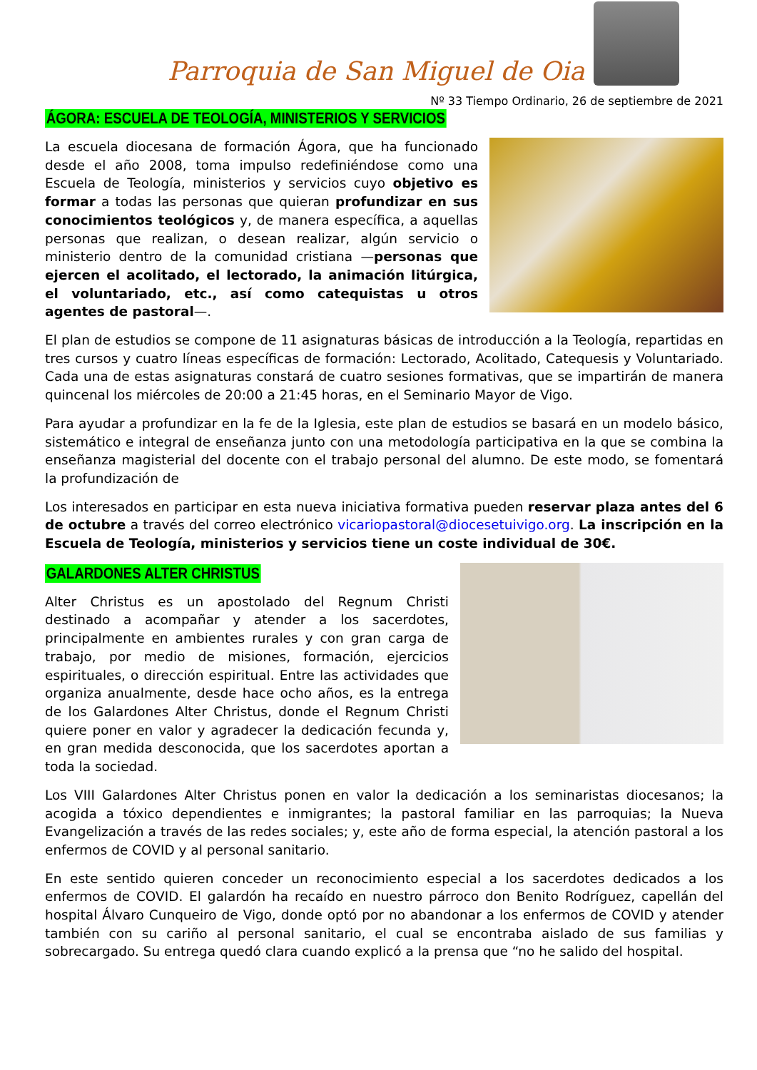Parroquia de San Miguel de Oia
Nº 33 Tiempo Ordinario, 26 de septiembre de 2021
ÁGORA: ESCUELA DE TEOLOGÍA, MINISTERIOS Y SERVICIOS
La escuela diocesana de formación Ágora, que ha funcionado desde el año 2008, toma impulso redefiniéndose como una Escuela de Teología, ministerios y servicios cuyo objetivo es formar a todas las personas que quieran profundizar en sus conocimientos teológicos y, de manera específica, a aquellas personas que realizan, o desean realizar, algún servicio o ministerio dentro de la comunidad cristiana —personas que ejercen el acolitado, el lectorado, la animación litúrgica, el voluntariado, etc., así como catequistas u otros agentes de pastoral—.
El plan de estudios se compone de 11 asignaturas básicas de introducción a la Teología, repartidas en tres cursos y cuatro líneas específicas de formación: Lectorado, Acolitado, Catequesis y Voluntariado. Cada una de estas asignaturas constará de cuatro sesiones formativas, que se impartirán de manera quincenal los miércoles de 20:00 a 21:45 horas, en el Seminario Mayor de Vigo.
Para ayudar a profundizar en la fe de la Iglesia, este plan de estudios se basará en un modelo básico, sistemático e integral de enseñanza junto con una metodología participativa en la que se combina la enseñanza magisterial del docente con el trabajo personal del alumno. De este modo, se fomentará la profundización de
Los interesados en participar en esta nueva iniciativa formativa pueden reservar plaza antes del 6 de octubre a través del correo electrónico vicariopastoral@diocesetuivigo.org. La inscripción en la Escuela de Teología, ministerios y servicios tiene un coste individual de 30€.
GALARDONES ALTER CHRISTUS
Alter Christus es un apostolado del Regnum Christi destinado a acompañar y atender a los sacerdotes, principalmente en ambientes rurales y con gran carga de trabajo, por medio de misiones, formación, ejercicios espirituales, o dirección espiritual. Entre las actividades que organiza anualmente, desde hace ocho años, es la entrega de los Galardones Alter Christus, donde el Regnum Christi quiere poner en valor y agradecer la dedicación fecunda y, en gran medida desconocida, que los sacerdotes aportan a toda la sociedad.
Los VIII Galardones Alter Christus ponen en valor la dedicación a los seminaristas diocesanos; la acogida a tóxico dependientes e inmigrantes; la pastoral familiar en las parroquias; la Nueva Evangelización a través de las redes sociales; y, este año de forma especial, la atención pastoral a los enfermos de COVID y al personal sanitario.
En este sentido quieren conceder un reconocimiento especial a los sacerdotes dedicados a los enfermos de COVID. El galardón ha recaído en nuestro párroco don Benito Rodríguez, capellán del hospital Álvaro Cunqueiro de Vigo, donde optó por no abandonar a los enfermos de COVID y atender también con su cariño al personal sanitario, el cual se encontraba aislado de sus familias y sobrecargado. Su entrega quedó clara cuando explicó a la prensa que “no he salido del hospital.